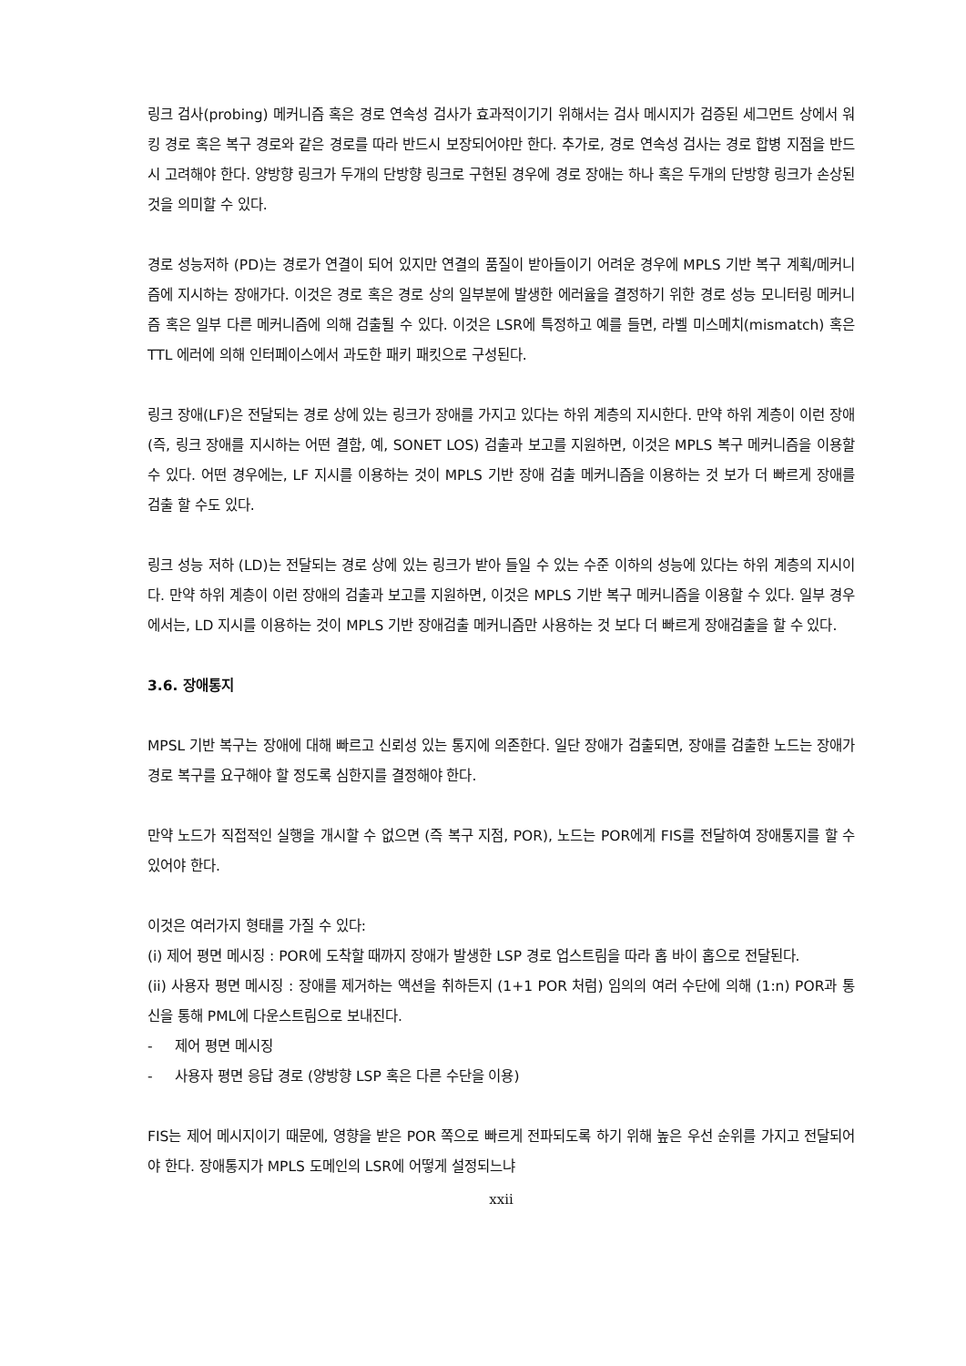링크 검사(probing) 메커니즘 혹은 경로 연속성 검사가 효과적이기기 위해서는 검사 메시지가 검증된 세그먼트 상에서 워킹 경로 혹은 복구 경로와 같은 경로를 따라 반드시 보장되어야만 한다. 추가로, 경로 연속성 검사는 경로 합병 지점을 반드시 고려해야 한다. 양방향 링크가 두개의 단방향 링크로 구현된 경우에 경로 장애는 하나 혹은 두개의 단방향 링크가 손상된 것을 의미할 수 있다.
경로 성능저하 (PD)는 경로가 연결이 되어 있지만 연결의 품질이 받아들이기 어려운 경우에 MPLS 기반 복구 계획/메커니즘에 지시하는 장애가다. 이것은 경로 혹은 경로 상의 일부분에 발생한 에러율을 결정하기 위한 경로 성능 모니터링 메커니즘 혹은 일부 다른 메커니즘에 의해 검출될 수 있다. 이것은 LSR에 특정하고 예를 들면, 라벨 미스메치(mismatch) 혹은 TTL 에러에 의해 인터페이스에서 과도한 패키 패킷으로 구성된다.
링크 장애(LF)은 전달되는 경로 상에 있는 링크가 장애를 가지고 있다는 하위 계층의 지시한다. 만약 하위 계층이 이런 장애(즉, 링크 장애를 지시하는 어떤 결함, 예, SONET LOS) 검출과 보고를 지원하면, 이것은 MPLS 복구 메커니즘을 이용할 수 있다. 어떤 경우에는, LF 지시를 이용하는 것이 MPLS 기반 장애 검출 메커니즘을 이용하는 것 보가 더 빠르게 장애를 검출 할 수도 있다.
링크 성능 저하 (LD)는 전달되는 경로 상에 있는 링크가 받아 들일 수 있는 수준 이하의 성능에 있다는 하위 계층의 지시이다. 만약 하위 계층이 이런 장애의 검출과 보고를 지원하면, 이것은 MPLS 기반 복구 메커니즘을 이용할 수 있다. 일부 경우에서는, LD 지시를 이용하는 것이 MPLS 기반 장애검출 메커니즘만 사용하는 것 보다 더 빠르게 장애검출을 할 수 있다.
3.6. 장애통지
MPSL 기반 복구는 장애에 대해 빠르고 신뢰성 있는 통지에 의존한다. 일단 장애가 검출되면, 장애를 검출한 노드는 장애가 경로 복구를 요구해야 할 정도록 심한지를 결정해야 한다.
만약 노드가 직접적인 실행을 개시할 수 없으면 (즉 복구 지점, POR), 노드는 POR에게 FIS를 전달하여 장애통지를 할 수 있어야 한다.
이것은 여러가지 형태를 가질 수 있다:
(i) 제어 평면 메시징 : POR에 도착할 때까지 장애가 발생한 LSP 경로 업스트림을 따라 홉 바이 홉으로 전달된다.
(ii) 사용자 평면 메시징 : 장애를 제거하는 액션을 취하든지 (1+1 POR 처럼) 임의의 여러 수단에 의해 (1:n) POR과 통신을 통해 PML에 다운스트림으로 보내진다.
- 제어 평면 메시징
- 사용자 평면 응답 경로 (양방향 LSP 혹은 다른 수단을 이용)
FIS는 제어 메시지이기 때문에, 영향을 받은 POR 쪽으로 빠르게 전파되도록 하기 위해 높은 우선 순위를 가지고 전달되어야 한다. 장애통지가 MPLS 도메인의 LSR에 어떻게 설정되느냐
xxii